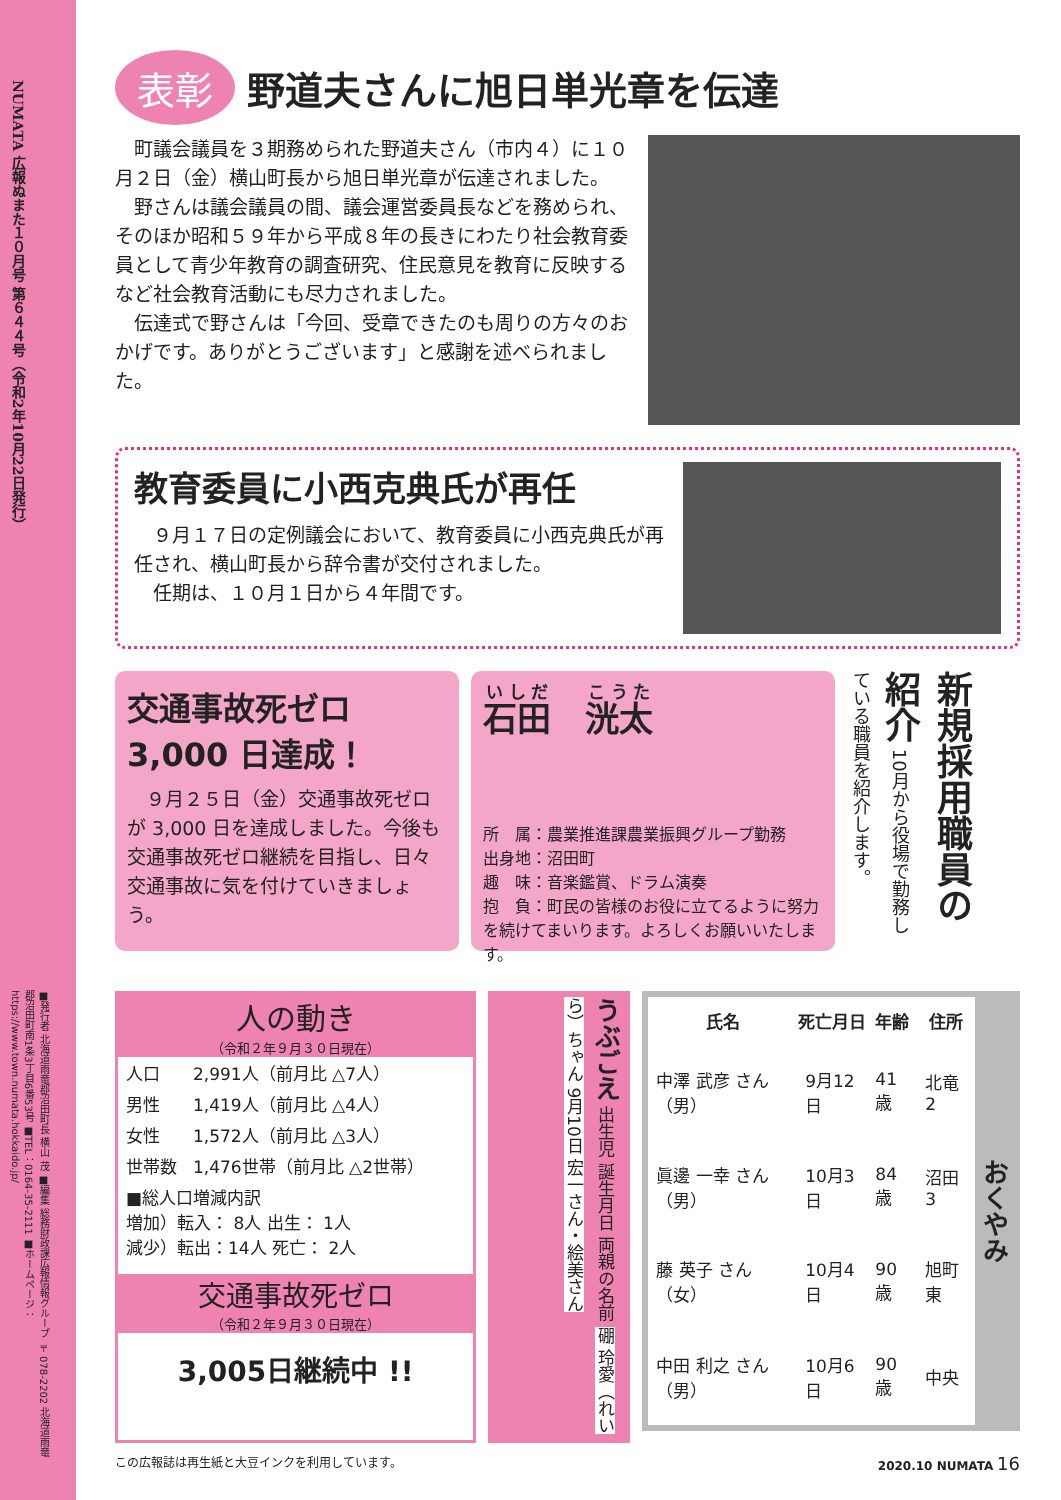NUMATA 広報ぬまた１０月号 第６４４号（令和2年10月22日発行）
■発行者 北海道雨竜郡沼田町長 横山 茂 ■編集 総務財政課広報情報グループ 〒078-2202 北海道雨竜郡沼田町南1条3丁目6番53号 ■TEL：0164-35-2111 ■ホームページ：https://www.town.numata.hokkaido.jp/
表彰 野道夫さんに旭日単光章を伝達
町議会議員を３期務められた野道夫さん（市内４）に１０月２日（金）横山町長から旭日単光章が伝達されました。
野さんは議会議員の間、議会運営委員長などを務められ、そのほか昭和５９年から平成８年の長きにわたり社会教育委員として青少年教育の調査研究、住民意見を教育に反映するなど社会教育活動にも尽力されました。
伝達式で野さんは「今回、受章できたのも周りの方々のおかげです。ありがとうございます」と感謝を述べられました。
教育委員に小西克典氏が再任
９月１７日の定例議会において、教育委員に小西克典氏が再任され、横山町長から辞令書が交付されました。
任期は、１０月１日から４年間です。
交通事故死ゼロ
3,000 日達成！
９月２５日（金）交通事故死ゼロが 3,000 日を達成しました。今後も交通事故死ゼロ継続を目指し、日々交通事故に気を付けていきましょう。
石田　洸太
所　属：農業推進課農業振興グループ勤務
出身地：沼田町
趣　味：音楽鑑賞、ドラム演奏
抱　負：町民の皆様のお役に立てるように努力を続けてまいります。よろしくお願いいたします。
新規採用職員の紹介 10月から役場で勤務している職員を紹介します。
人の動き
（令和２年９月３０日現在）
| 人口 | 2,991人（前月比 △7人） |
| 男性 | 1,419人（前月比 △4人） |
| 女性 | 1,572人（前月比 △3人） |
| 世帯数 | 1,476世帯（前月比 △2世帯） |
| ■総人口増減内訳 増加）転入： 8人 出生： 1人 減少）転出：14人 死亡： 2人 | |
交通事故死ゼロ
（令和２年９月３０日現在）
3,005日継続中 !!
うぶごえ 出生児 誕生月日 両親の名前 硼 玲愛（れいら）ちゃん 9月10日 宏一さん・絵美さん
| 氏名 | 死亡月日 | 年齢 | 住所 | おくやみ |
| --- | --- | --- | --- | --- |
| 中澤 武彦 さん（男） | 9月12日 | 41歳 | 北竜2 | |
| 眞邊 一幸 さん（男） | 10月3日 | 84歳 | 沼田3 | |
| 藤 英子 さん（女） | 10月4日 | 90歳 | 旭町東 | |
| 中田 利之 さん（男） | 10月6日 | 90歳 | 中央 | |
この広報誌は再生紙と大豆インクを利用しています。 2020.10 NUMATA 16